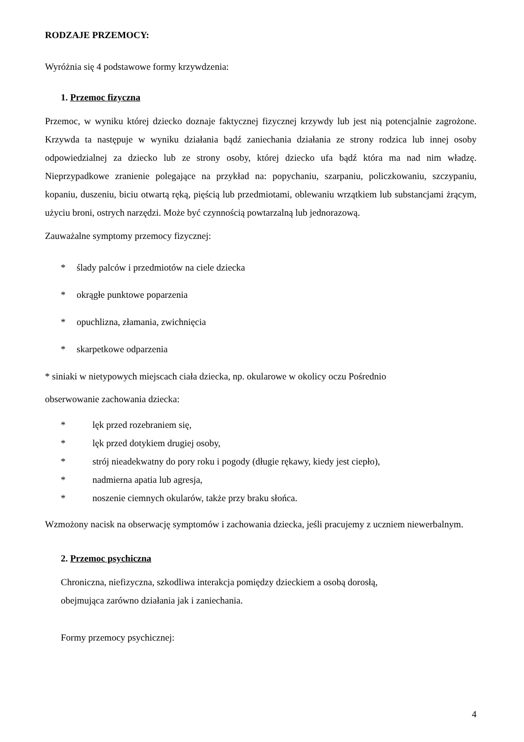RODZAJE PRZEMOCY:
Wyróżnia się 4 podstawowe formy krzywdzenia:
1. Przemoc fizyczna
Przemoc, w wyniku której dziecko doznaje faktycznej fizycznej krzywdy lub jest nią potencjalnie zagrożone. Krzywda ta następuje w wyniku działania bądź zaniechania działania ze strony rodzica lub innej osoby odpowiedzialnej za dziecko lub ze strony osoby, której dziecko ufa bądź która ma nad nim władzę. Nieprzypadkowe zranienie polegające na przykład na: popychaniu, szarpaniu, policzkowaniu, szczypaniu, kopaniu, duszeniu, biciu otwartą ręką, pięścią lub przedmiotami, oblewaniu wrzątkiem lub substancjami żrącym, użyciu broni, ostrych narzędzi. Może być czynnością powtarzalną lub jednorazową.
Zauważalne symptomy przemocy fizycznej:
* ślady palców i przedmiotów na ciele dziecka
* okrągłe punktowe poparzenia
* opuchlizna, złamania, zwichnięcia
* skarpetkowe odparzenia
* siniaki w nietypowych miejscach ciała dziecka, np. okularowe w okolicy oczu Pośrednio
obserwowanie zachowania dziecka:
* lęk przed rozebraniem się,
* lęk przed dotykiem drugiej osoby,
* strój nieadekwatny do pory roku i pogody (długie rękawy, kiedy jest ciepło),
* nadmierna apatia lub agresja,
* noszenie ciemnych okularów, także przy braku słońca.
Wzmożony nacisk na obserwację symptomów i zachowania dziecka, jeśli pracujemy z uczniem niewerbalnym.
2. Przemoc psychiczna
Chroniczna, niefizyczna, szkodliwa interakcja pomiędzy dzieckiem a osobą dorosłą,
obejmująca zarówno działania jak i zaniechania.
Formy przemocy psychicznej:
4